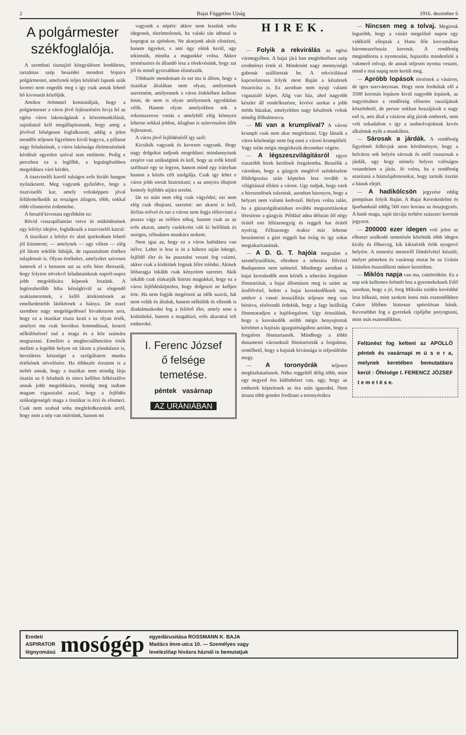2 Bajai Független Ujság 1916. december 6
A polgármester székfoglalója.
A szombati tisztujitó közgyülésen lendületes, tartalmas szép beszédet mondott Vojnics polgármester, amelynek teljes közlését lapunk szük keretei nem engedik meg s igy csak annak lehető bő kivonatát közöljük.
Amikor örömmel konstatáljuk, hogy a polgármester a város jövő fejlesztésére hivja fel az egész város lakosságának a közremunkálását, sajnálattal kell megállapitanunk, hogy amig a jövővel bőségesen foglalkozott, addig a jelen teendőit teljesen figyelmen kivül hagyva, a pillanat nagy feladatának, a város lakóssága élelmezésének kérdését egyetlen szóval sem emlitette. Pedig e perceben ez a legfőbb, a legsürgősebben megoldásra váró kérdés.
A tisztviselői karról tulságos erős biráló hangon nyilatkozott. Meg vagyunk győződve, hogy a tisztviselői kar, amely voltaképpen jóval felülemelkedik az országos átlagon, több, sokkal több elismerést érdemelne.
A beszéd kivonata egyébként ez:
Rövid visszapillantást vetve itt müködésének egy lefolyt idejére, foglalkozik a tisztviselői karral:
A tisztikart a lefolyt év alatt iparkodtam lehető jól kiismerni; — amelynek — ugy vélem — elég jól látom sokféle hibáját, de tapasztaltam értékes tulajdonait is. Olyan értékeket, amelyeket szivesen ismerek el s bennem azt az erős hitet ébresztik, hogy folyton növekvő feladatainknak napról-napra jobb megoldására képesek leszünk. A legérezhetőbb hiba kétségkivül az elegendő szakismeretnek, a kellő áttekintésnek az emelkedettebb látókörnek a hiánya. De ezzel szemben nagy megelégedéssel hivatkozom arra, hogy ez a tisztikar tiszta kezü s ez olyan érték, amelyet ma csak heroikus lemondással, keserü nélkülözéssel tud a maga és a köz számára megtartani. Emellett a megbecsülhetetlen érték mellett a legtöbb helyen ott látom a jóindulatot is, becsületes készséget a szolgáltatott munka értékének növelésére. Ha többször éreztem is a terhét annak, hogy a tisztikar nem mindig látja tisztán az ő feladatát és nincs kellően felkészülve annak jobb megoldására, mindig meg tudtam magam vigasztalni azzal, hogy a fejlődés szükségességét maga a tisztikar is érzi és elismeri. Csak nem szabad soha megfeledkeznünk arról, hogy nem a nép van miértünk, hanem mi
vagyunk a népért: akkor nem leszünk soha idegenek, türelmetlenek, ha valaki tán idöntul is kopogtat az ajtónkon. Ne akarjunk aktát elintézni, hanem ügyeket, s ami ügy elénk kerül, ugy tekintsük, mintha a magunkké volna. Akkor természetes és állandó lesz a törekvésünk, hogy azt jól és minél gyorsabban elintézzük.
Többször mondottam és ezt ma is állom, hogy a tisztikar általában nem olyan, amilyennek szeretném, amilyennek a város érdekében kellene lenni, de nem is olyan amilyennek egyoldalan vélik. Hanem olyan amelyekben sok a rokonszenves vonás s amelyből elég könnyen lehetne sokkal jobbat, átlagban is szinvonalon állót fejleszteni.
A város jövő fejlődéséről igy szól:
Kicsikék vagyunk és kevesen vagyunk. Hogy nagy dolgokat tudjunk megoldani: mindannyiunk erejére van szükségünk és kell, hogy az erők közül széthuzó egy se legyen, hanem mind egy irányban hasson a közös célt szolgálja. Csak igy lehet e város jobb sorsát biztositani; s az annyira óhajtott komoly fejlődés utjára terelni.
De ez után nem elég csak vágyódni; ezt nem elég csak óhajtani, szeretni: azt akarni is kell, férfias erővel és ezt a várost nem fogja előrevinni a puszta vágy az erőtlen sóhaj, hanem csak az az erős akarat, amely cselekvést vált ki belőlünk és szorgos, céltudatos munkára serkent.
Nem igaz az, hogy ez a város halódásra van itélve. Lehet is lesz is itt a háboru utján lobogó, fejlődő élet és ha pusztulni veszni fog valami, akkor csak a kishitüek fognak félre tolódni. Akinek létharagja inkább csak kényelem szeretet. Akik inkább csak elakarják hitetni magukkal, hogy ez a város fejlődésképtelen, hogy dolgozni ne kelljen érte. Ha nem fogják megérteni az idők szavát, hát nem velük és általuk, hanem nélkülük és ellenük is diadalmaskodni fog a feltörő élet, amely sose a kishitüeké, hanem a magabizó, erős akarattal teli emberoké.
I. Ferenc József
ő felsége
temetése.
péntek vasárnap
AZ URÁNIÁBAN
HIREK.
— Folyik a rekvirálás az egész vármegyében. A bajai járá ban meglehetősen szép eredményt értek el. Mindenütt nagy mennyiségü gabonát szállitottak be. A rekvirálással kapcsolatosan folyik most Baján a készletek összeirása is. Ez azonban nem nyujt valami vigasztaló képet. Alig van ház, ahol nagyobb készlet áll rendelkezésre, kivéve azokat a jobb módu házakat, amelyekben nagy készletek voltak mindig fölhalmozva.
— Mi van a krumplival? A városi krumpli csak nem akar megérkezni. Ugy látszik a város közönsége nem fog enni a városi krumpliból. Vagy talán mégis megérkezik decomber végére.
— A légszeszvilágitásról egyre riasztóbb hirek kerülnek forgalomba. Beszélik a városban, hogy a gázgyár meglévő szénkészlete földolgozása után képtelen lesz tovább is világitással ellátni a várost. Ugy tudjuk, hogy ezek a hiresztelések tulzottak, azonban bizonyos, hogy a helyzet nem valami kedvező. Helyes volna talán, ha a gázszolgáltatásban további megszoritásokat létesitene a gázgyár. Például adna délután fél négy órától esti féltizenegyig és reggeli hat órától nyolcig. Féltizenegy órakor már lehetne beszüntetni a gázt reggeli hat óráig és igy sokat megtakaritanának.
— A D. G. T. hajóia megszünt a személyszállitás, ellenben a teheráru fölvétel Budapesten nem szünetel. Mindnegy azonban a bajai kereskedők nem kérték a teheráru forgalom fönntartását, a bajai állomáson meg is szünt az árufölvétel, holott a bajai kereskedőknek ma, amikor a vasuti áruszállitás teljesen meg van bénitva, elsőrendü érdekük, hogy a fagy beálltáig fönnmaradjon a hajóforgalom. Ugy értesülünk, hogy a kereskedők utóbb mégis benyujtottak kérelmet a hajózás igazgatóságához azirànt, hogy a forgalom fönntartassék. Mindhogy a többi dunamenti városoknál fönntartották a forgalmat, remélhető, hogy a bajaiak kivánsága is teljesülésbe megy.
— A toronyórák teljesen megbizhatatlanok. Néha reggeltől délig több, mint egy negyed óra különbözet van, ugy, hogy az emberek képtelenek az óra után igazodni. Nem ártana több gondot forditani a toronyórákra
— Nincsen meg a tolvaj. Megirtuk legutóbb, hogy a vásárt megelőző napon egy vidékitől elloptak a Hanu féle korcsmában háromezerötszáz koronát. A rendőrség megindította a nyomozást, hajszolta mindenfelé a vakmerő tolvajt, de annak teljesen nyoma veszett, mind e mai napig nem került meg.
— Apróbb lopások történtek a vásáron, de igen szerványosan. Hogy nem fordultak elő a 3500 koronás lopáson kivül nagyobb lopások, az nagyrészben a rendőrség előzetes razziájának köszönhető, de persze sokban hozzájárult a nagy eső is, ami által a vásáron alig jártak emberek, nem volt sokadalom s igy a zsebtolvajoknak kevés alkalmuk nyilt a munkához.
— Sárosak a járdák. A rendőrség figyelmét felhivjuk azon körülményre, hogy a belváros sok helyén sárosak és ettől csuszosak a járdák, ugy hogy némely helyen valóságos veszedelem a járás. Jó volna, ha a rendőrség utasitaná a háztulajdonosokat, hogy tartsák tisztán a házuk elejét.
— A hadikölcsön jegyzése eddig pompásan folyik Baján. A Bajai Kereskedelmi és Iparbanknál eddig 560 ezer korana az összjegyzés. A bank maga, saját tárcája terhére százezer koronát jegyzett.
— 200000 ezer idegen volt jelen az elhunyt uralkodó temetésén közöttük több idegen király és főherceg, kik kikisérték örök nyugovó helyére. A temetési menetről filmfelvétel készült, melyet pénteken és vasárnap mutat be az Uránia kitünően összeállitott müsor keretében.
— Miklós napja van ma, csütörtökön. Ez a nap sok kellemes örömöt hoz a gyermekeknek Félő azonban, hogy a jó, öreg Mikulás ezidén kevésbbé lesz bőkezü, mint szokott lenni más esztendőkben Cukor félében biztosan spórolósan bánik. Kevesebbet fog a gyerekek cipőjébe potyogtatni, mint más esztendőkben.
Feltünést fog kelteni az APOLLÓ péntek és vasárnapi m ü s o r a, melynek keretében bemutatásra kerül : Őfelsége I. FERENCZ JÓZSEF t e m e t é s e.
Eredeti
ASPIRATOR
légnyomású
mosógép
egyedárusitása ROSSMANN K. BAJA
Madács Imre-utca 10. — Személyes vagy
levelezlőap hivásra háznál is bemutatjuk